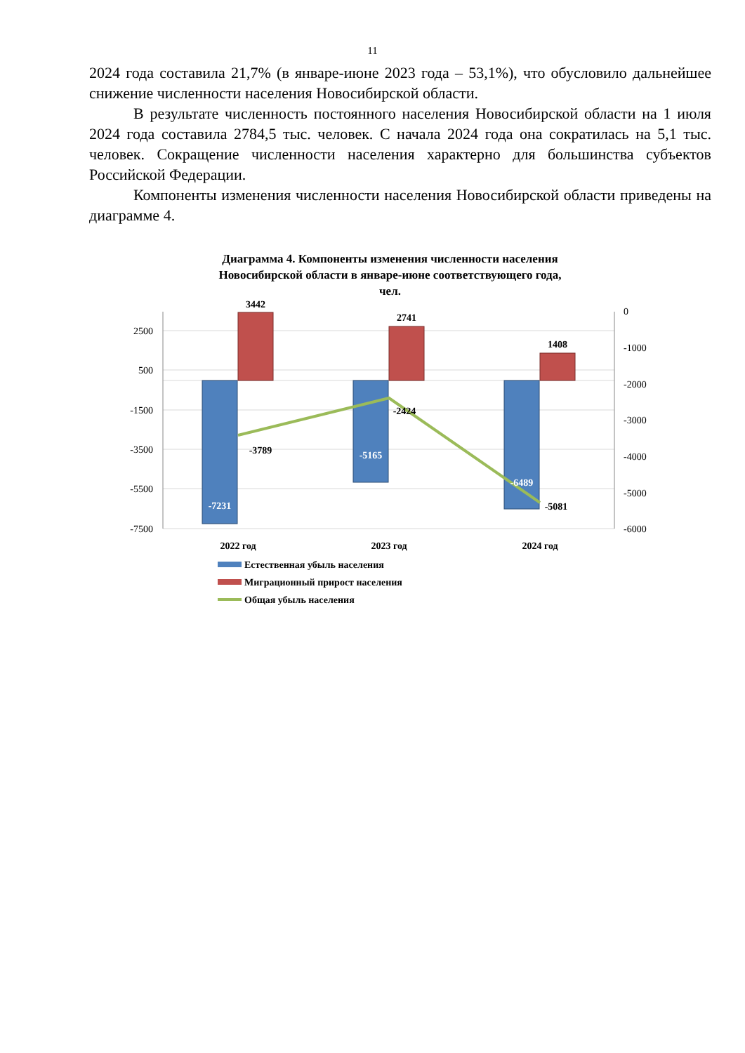11
2024 года составила 21,7% (в январе-июне 2023 года – 53,1%), что обусловило дальнейшее снижение численности населения Новосибирской области.
В результате численность постоянного населения Новосибирской области на 1 июля 2024 года составила 2784,5 тыс. человек. С начала 2024 года она сократилась на 5,1 тыс. человек. Сокращение численности населения характерно для большинства субъектов Российской Федерации.
Компоненты изменения численности населения Новосибирской области приведены на диаграмме 4.
Диаграмма 4. Компоненты изменения численности населения
Новосибирской области в январе-июне соответствующего года,
чел.
2500
500
-1500
-3500
-5500
-7500
0
-1000
-2000
-3000
-4000
-5000
-6000
3442
2741
1408
-7231
-5165
-6489
-3789
-2424
-5081
2022 год
2023 год
2024 год
Естественная убыль населения
Миграционный прирост населения
Общая убыль населения